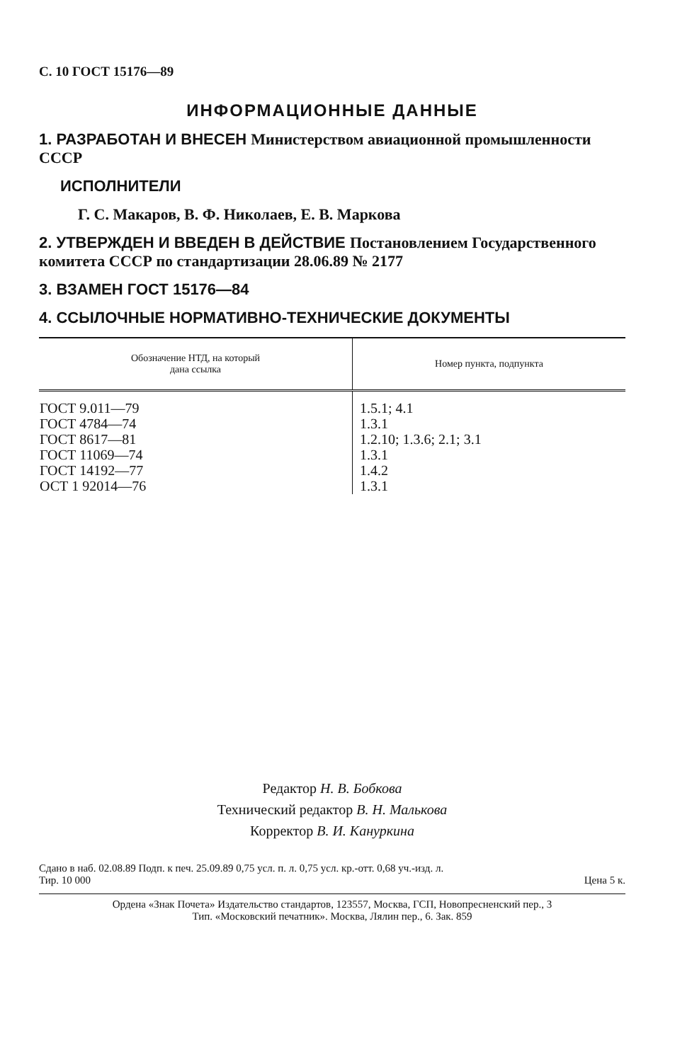С. 10 ГОСТ 15176—89
ИНФОРМАЦИОННЫЕ ДАННЫЕ
1. РАЗРАБОТАН И ВНЕСЕН Министерством авиационной промышленности СССР
ИСПОЛНИТЕЛИ
Г. С. Макаров, В. Ф. Николаев, Е. В. Маркова
2. УТВЕРЖДЕН И ВВЕДЕН В ДЕЙСТВИЕ Постановлением Государственного комитета СССР по стандартизации 28.06.89 № 2177
3. ВЗАМЕН ГОСТ 15176—84
4. ССЫЛОЧНЫЕ НОРМАТИВНО-ТЕХНИЧЕСКИЕ ДОКУМЕНТЫ
| Обозначение НТД, на который дана ссылка | Номер пункта, подпункта |
| --- | --- |
| ГОСТ 9.011—79 ГОСТ 4784—74 ГОСТ 8617—81 ГОСТ 11069—74 ГОСТ 14192—77 ОСТ 1 92014—76 | 1.5.1; 4.1 1.3.1 1.2.10; 1.3.6; 2.1; 3.1 1.3.1 1.4.2 1.3.1 |
Редактор Н. В. Бобкова
Технический редактор В. Н. Малькова
Корректор В. И. Кануркина
Сдано в наб. 02.08.89 Подп. к печ. 25.09.89 0,75 усл. п. л. 0,75 усл. кр.-отт. 0,68 уч.-изд. л.
Тир. 10 000 Цена 5 к.
Ордена «Знак Почета» Издательство стандартов, 123557, Москва, ГСП, Новопресненский пер., 3
Тип. «Московский печатник». Москва, Лялин пер., 6. Зак. 859